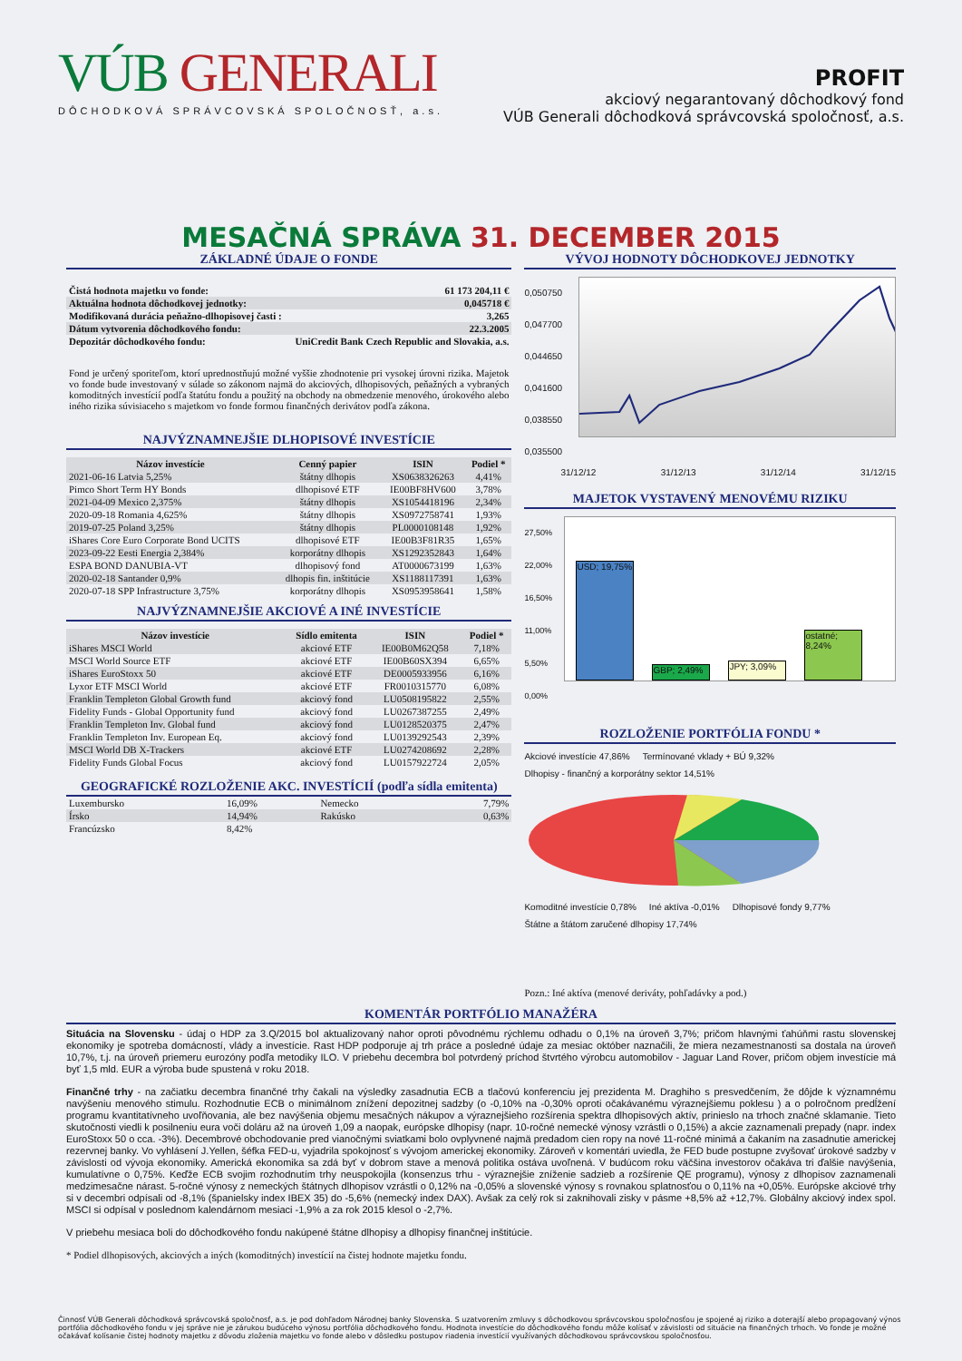VÚB GENERALI
DÔCHODKOVÁ SPRÁVCOVSKÁ SPOLOČNOSŤ, a.s.
PROFIT
akciový negarantovaný dôchodkový fond
VÚB Generali dôchodková správcovská spoločnosť, a.s.
MESAČNÁ SPRÁVA 31. DECEMBER 2015
ZÁKLADNÉ ÚDAJE O FONDE
| Čistá hodnota majetku vo fonde: | 61 173 204,11 € |
| Aktuálna hodnota dôchodkovej jednotky: | 0,045718 € |
| Modifikovaná durácia peňažno-dlhopisovej časti : | 3,265 |
| Dátum vytvorenia dôchodkového fondu: | 22.3.2005 |
| Depozitár dôchodkového fondu: | UniCredit Bank Czech Republic and Slovakia, a.s. |
Fond je určený sporiteľom, ktorí uprednostňujú možné vyššie zhodnotenie pri vysokej úrovni rizika. Majetok vo fonde bude investovaný v súlade so zákonom najmä do akciových, dlhopisových, peňažných a vybraných komoditných investícií podľa štatútu fondu a použitý na obchody na obmedzenie menového, úrokového alebo iného rizika súvisiaceho s majetkom vo fonde formou finančných derivátov podľa zákona.
NAJVÝZNAMNEJŠIE DLHOPISOVÉ INVESTÍCIE
| Názov investície | Cenný papier | ISIN | Podiel * |
| --- | --- | --- | --- |
| 2021-06-16 Latvia 5,25% | štátny dlhopis | XS0638326263 | 4,41% |
| Pimco Short Term HY Bonds | dlhopisové ETF | IE00BF8HV600 | 3,78% |
| 2021-04-09 Mexico 2,375% | štátny dlhopis | XS1054418196 | 2,34% |
| 2020-09-18 Romania 4,625% | štátny dlhopis | XS0972758741 | 1,93% |
| 2019-07-25 Poland 3,25% | štátny dlhopis | PL0000108148 | 1,92% |
| iShares Core Euro Corporate Bond UCITS | dlhopisové ETF | IE00B3F81R35 | 1,65% |
| 2023-09-22 Eesti Energia 2,384% | korporátny dlhopis | XS1292352843 | 1,64% |
| ESPA BOND DANUBIA-VT | dlhopisový fond | AT0000673199 | 1,63% |
| 2020-02-18 Santander 0,9% | dlhopis fin. inštitúcie | XS1188117391 | 1,63% |
| 2020-07-18 SPP Infrastructure 3,75% | korporátny dlhopis | XS0953958641 | 1,58% |
NAJVÝZNAMNEJŠIE AKCIOVÉ A INÉ INVESTÍCIE
| Názov investície | Sídlo emitenta | ISIN | Podiel * |
| --- | --- | --- | --- |
| iShares MSCI World | akciové ETF | IE00B0M62Q58 | 7,18% |
| MSCI World Source ETF | akciové ETF | IE00B60SX394 | 6,65% |
| iShares EuroStoxx 50 | akciové ETF | DE0005933956 | 6,16% |
| Lyxor ETF MSCI World | akciové ETF | FR0010315770 | 6,08% |
| Franklin Templeton Global Growth fund | akciový fond | LU0508195822 | 2,55% |
| Fidelity Funds - Global Opportunity fund | akciový fond | LU0267387255 | 2,49% |
| Franklin Templeton Inv. Global fund | akciový fond | LU0128520375 | 2,47% |
| Franklin Templeton Inv. European Eq. | akciový fond | LU0139292543 | 2,39% |
| MSCI World DB X-Trackers | akciové ETF | LU0274208692 | 2,28% |
| Fidelity Funds Global Focus | akciový fond | LU0157922724 | 2,05% |
GEOGRAFICKÉ ROZLOŽENIE AKC. INVESTÍCIÍ (podľa sídla emitenta)
| Luxembursko | 16,09% | Nemecko | 7,79% |
| Írsko | 14,94% | Rakúsko | 0,63% |
| Francúzsko | 8,42% | | |
VÝVOJ HODNOTY DÔCHODKOVEJ JEDNOTKY
0,050750
0,047700
0,044650
0,041600
0,038550
0,035500
31/12/12 31/12/13 31/12/14 31/12/15
MAJETOK VYSTAVENÝ MENOVÉMU RIZIKU
27,50%
22,00%
16,50%
11,00%
5,50%
0,00%
USD; 19,75%
GBP; 2,49%
JPY; 3,09%
ostatné; 8,24%
ROZLOŽENIE PORTFÓLIA FONDU *
Akciové investície 47,86%
Termínované vklady + BÚ 9,32%
Dlhopisy - finančný a korporátny sektor 14,51%
Komoditné investície 0,78%
Iné aktíva -0,01%
Dlhopisové fondy 9,77%
Štátne a štátom zaručené dlhopisy 17,74%
Pozn.: Iné aktíva (menové deriváty, pohľadávky a pod.)
KOMENTÁR PORTFÓLIO MANAŽÉRA
Situácia na Slovensku - údaj o HDP za 3.Q/2015 bol aktualizovaný nahor oproti pôvodnému rýchlemu odhadu o 0,1% na úroveň 3,7%; pričom hlavnými ťahúňmi rastu slovenskej ekonomiky je spotreba domácností, vlády a investície. Rast HDP podporuje aj trh práce a posledné údaje za mesiac október naznačili, že miera nezamestnanosti sa dostala na úroveň 10,7%, t.j. na úroveň priemeru eurozóny podľa metodiky ILO. V priebehu decembra bol potvrdený príchod štvrtého výrobcu automobilov - Jaguar Land Rover, pričom objem investície má byť 1,5 mld. EUR a výroba bude spustená v roku 2018.
Finančné trhy - na začiatku decembra finančné trhy čakali na výsledky zasadnutia ECB a tlačovú konferenciu jej prezidenta M. Draghiho s presvedčením, že dôjde k významnému navýšeniu menového stimulu. Rozhodnutie ECB o minimálnom znížení depozitnej sadzby (o -0,10% na -0,30% oproti očakávanému výraznejšiemu poklesu ) a o polročnom predĺžení programu kvantitatívneho uvoľňovania, ale bez navýšenia objemu mesačných nákupov a výraznejšieho rozšírenia spektra dlhopisových aktív, prinieslo na trhoch značné sklamanie. Tieto skutočnosti viedli k posilneniu eura voči doláru až na úroveň 1,09 a naopak, európske dlhopisy (napr. 10-ročné nemecké výnosy vzrástli o 0,15%) a akcie zaznamenali prepady (napr. index EuroStoxx 50 o cca. -3%). Decembrové obchodovanie pred vianočnými sviatkami bolo ovplyvnené najmä predadom cien ropy na nové 11-ročné minimá a čakaním na zasadnutie americkej rezervnej banky. Vo vyhlásení J.Yellen, šéfka FED-u, vyjadrila spokojnosť s vývojom americkej ekonomiky. Zároveň v komentári uviedla, že FED bude postupne zvyšovať úrokové sadzby v závislosti od vývoja ekonomiky. Americká ekonomika sa zdá byť v dobrom stave a menová politika ostáva uvoľnená. V budúcom roku väčšina investorov očakáva tri ďalšie navýšenia, kumulatívne o 0,75%. Keďže ECB svojim rozhodnutím trhy neuspokojila (konsenzus trhu - výraznejšie zníženie sadzieb a rozšírenie QE programu), výnosy z dlhopisov zaznamenali medzimesačne nárast. 5-ročné výnosy z nemeckých štátnych dlhopisov vzrástli o 0,12% na -0,05% a slovenské výnosy s rovnakou splatnosťou o 0,11% na +0,05%. Európske akciové trhy si v decembri odpísali od -8,1% (španielsky index IBEX 35) do -5,6% (nemecký index DAX). Avšak za celý rok si zaknihovali zisky v pásme +8,5% až +12,7%. Globálny akciový index spol. MSCI si odpísal v poslednom kalendárnom mesiaci -1,9% a za rok 2015 klesol o -2,7%.
V priebehu mesiaca boli do dôchodkového fondu nakúpené štátne dlhopisy a dlhopisy finančnej inštitúcie.
* Podiel dlhopisových, akciových a iných (komoditných) investícií na čistej hodnote majetku fondu.
Činnosť VÚB Generali dôchodková správcovská spoločnosť, a.s. je pod dohľadom Národnej banky Slovenska. S uzatvorením zmluvy s dôchodkovou správcovskou spoločnosťou je spojené aj riziko a doterajší alebo propagovaný výnos portfólia dôchodkového fondu v jej správe nie je zárukou budúceho výnosu portfólia dôchodkového fondu. Hodnota investície do dôchodkového fondu môže kolísať v závislosti od situácie na finančných trhoch. Vo fonde je možné očakávať kolísanie čistej hodnoty majetku z dôvodu zloženia majetku vo fonde alebo v dôsledku postupov riadenia investícií využívaných dôchodkovou správcovskou spoločnosťou.